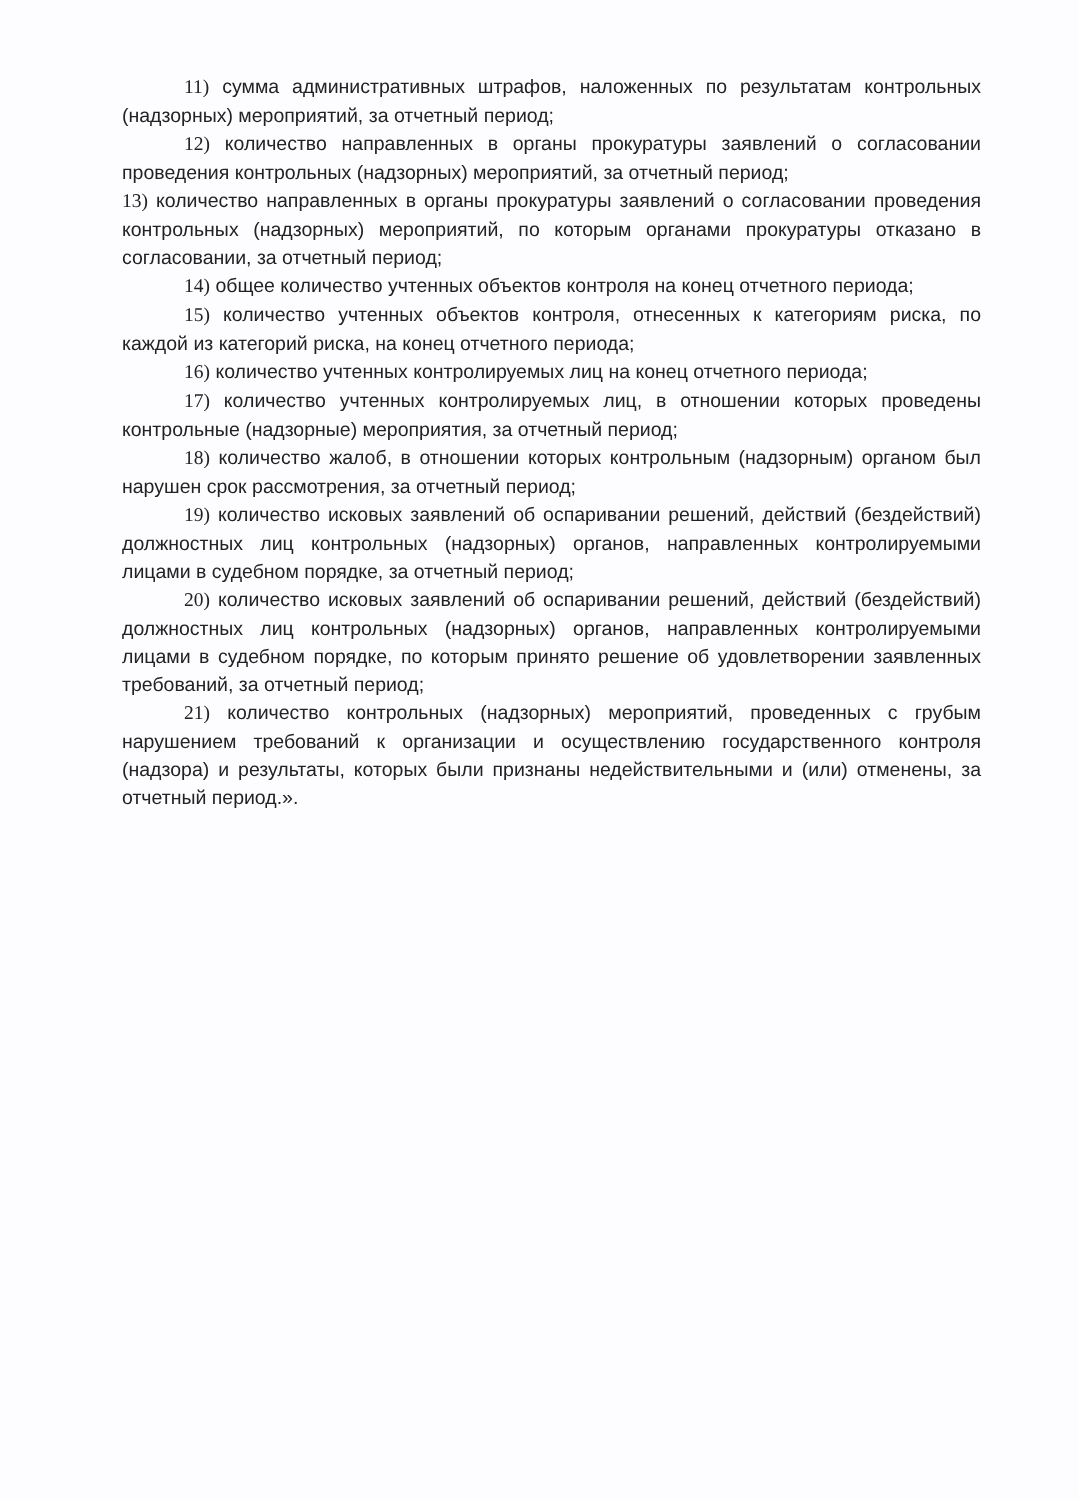11) сумма административных штрафов, наложенных по результатам контрольных (надзорных) мероприятий, за отчетный период;
12) количество направленных в органы прокуратуры заявлений о согласовании проведения контрольных (надзорных) мероприятий, за отчетный период;
13) количество направленных в органы прокуратуры заявлений о согласовании проведения контрольных (надзорных) мероприятий, по которым органами прокуратуры отказано в согласовании, за отчетный период;
14) общее количество учтенных объектов контроля на конец отчетного периода;
15) количество учтенных объектов контроля, отнесенных к категориям риска, по каждой из категорий риска, на конец отчетного периода;
16) количество учтенных контролируемых лиц на конец отчетного периода;
17) количество учтенных контролируемых лиц, в отношении которых проведены контрольные (надзорные) мероприятия, за отчетный период;
18) количество жалоб, в отношении которых контрольным (надзорным) органом был нарушен срок рассмотрения, за отчетный период;
19) количество исковых заявлений об оспаривании решений, действий (бездействий) должностных лиц контрольных (надзорных) органов, направленных контролируемыми лицами в судебном порядке, за отчетный период;
20) количество исковых заявлений об оспаривании решений, действий (бездействий) должностных лиц контрольных (надзорных) органов, направленных контролируемыми лицами в судебном порядке, по которым принято решение об удовлетворении заявленных требований, за отчетный период;
21) количество контрольных (надзорных) мероприятий, проведенных с грубым нарушением требований к организации и осуществлению государственного контроля (надзора) и результаты, которых были признаны недействительными и (или) отменены, за отчетный период.».